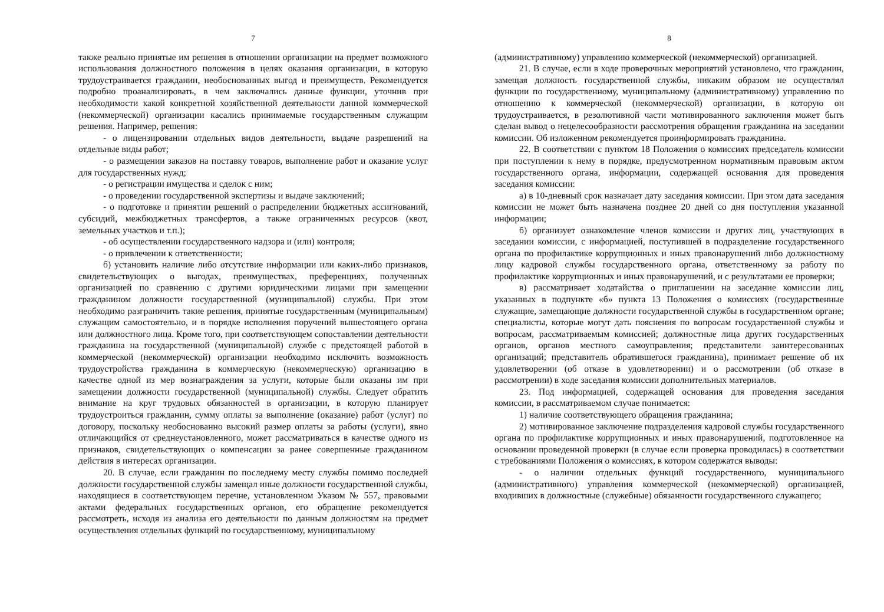7
также реально принятые им решения в отношении организации на предмет возможного использования должностного положения в целях оказания организации, в которую трудоустраивается гражданин, необоснованных выгод и преимуществ. Рекомендуется подробно проанализировать, в чем заключались данные функции, уточнив при необходимости какой конкретной хозяйственной деятельности данной коммерческой (некоммерческой) организации касались принимаемые государственным служащим решения. Например, решения:
- о лицензировании отдельных видов деятельности, выдаче разрешений на отдельные виды работ;
- о размещении заказов на поставку товаров, выполнение работ и оказание услуг для государственных нужд;
- о регистрации имущества и сделок с ним;
- о проведении государственной экспертизы и выдаче заключений;
- о подготовке и принятии решений о распределении бюджетных ассигнований, субсидий, межбюджетных трансфертов, а также ограниченных ресурсов (квот, земельных участков и т.п.);
- об осуществлении государственного надзора и (или) контроля;
- о привлечении к ответственности;
б) установить наличие либо отсутствие информации или каких-либо признаков, свидетельствующих о выгодах, преимуществах, преференциях, полученных организацией по сравнению с другими юридическими лицами при замещении гражданином должности государственной (муниципальной) службы. При этом необходимо разграничить такие решения, принятые государственным (муниципальным) служащим самостоятельно, и в порядке исполнения поручений вышестоящего органа или должностного лица. Кроме того, при соответствующем сопоставлении деятельности гражданина на государственной (муниципальной) службе с предстоящей работой в коммерческой (некоммерческой) организации необходимо исключить возможность трудоустройства гражданина в коммерческую (некоммерческую) организацию в качестве одной из мер вознаграждения за услуги, которые были оказаны им при замещении должности государственной (муниципальной) службы. Следует обратить внимание на круг трудовых обязанностей в организации, в которую планирует трудоустроиться гражданин, сумму оплаты за выполнение (оказание) работ (услуг) по договору, поскольку необоснованно высокий размер оплаты за работы (услуги), явно отличающийся от среднеустановленного, может рассматриваться в качестве одного из признаков, свидетельствующих о компенсации за ранее совершенные гражданином действия в интересах организации.
20. В случае, если гражданин по последнему месту службы помимо последней должности государственной службы замещал иные должности государственной службы, находящиеся в соответствующем перечне, установленном Указом № 557, правовыми актами федеральных государственных органов, его обращение рекомендуется рассмотреть, исходя из анализа его деятельности по данным должностям на предмет осуществления отдельных функций по государственному, муниципальному
8
(административному) управлению коммерческой (некоммерческой) организацией.
21. В случае, если в ходе проверочных мероприятий установлено, что гражданин, замещая должность государственной службы, никаким образом не осуществлял функции по государственному, муниципальному (административному) управлению по отношению к коммерческой (некоммерческой) организации, в которую он трудоустраивается, в резолютивной части мотивированного заключения может быть сделан вывод о нецелесообразности рассмотрения обращения гражданина на заседании комиссии. Об изложенном рекомендуется проинформировать гражданина.
22. В соответствии с пунктом 18 Положения о комиссиях председатель комиссии при поступлении к нему в порядке, предусмотренном нормативным правовым актом государственного органа, информации, содержащей основания для проведения заседания комиссии:
а) в 10-дневный срок назначает дату заседания комиссии. При этом дата заседания комиссии не может быть назначена позднее 20 дней со дня поступления указанной информации;
б) организует ознакомление членов комиссии и других лиц, участвующих в заседании комиссии, с информацией, поступившей в подразделение государственного органа по профилактике коррупционных и иных правонарушений либо должностному лицу кадровой службы государственного органа, ответственному за работу по профилактике коррупционных и иных правонарушений, и с результатами ее проверки;
в) рассматривает ходатайства о приглашении на заседание комиссии лиц, указанных в подпункте «б» пункта 13 Положения о комиссиях (государственные служащие, замещающие должности государственной службы в государственном органе; специалисты, которые могут дать пояснения по вопросам государственной службы и вопросам, рассматриваемым комиссией; должностные лица других государственных органов, органов местного самоуправления; представители заинтересованных организаций; представитель обратившегося гражданина), принимает решение об их удовлетворении (об отказе в удовлетворении) и о рассмотрении (об отказе в рассмотрении) в ходе заседания комиссии дополнительных материалов.
23. Под информацией, содержащей основания для проведения заседания комиссии, в рассматриваемом случае понимается:
1) наличие соответствующего обращения гражданина;
2) мотивированное заключение подразделения кадровой службы государственного органа по профилактике коррупционных и иных правонарушений, подготовленное на основании проведенной проверки (в случае если проверка проводилась) в соответствии с требованиями Положения о комиссиях, в котором содержатся выводы:
- о наличии отдельных функций государственного, муниципального (административного) управления коммерческой (некоммерческой) организацией, входивших в должностные (служебные) обязанности государственного служащего;